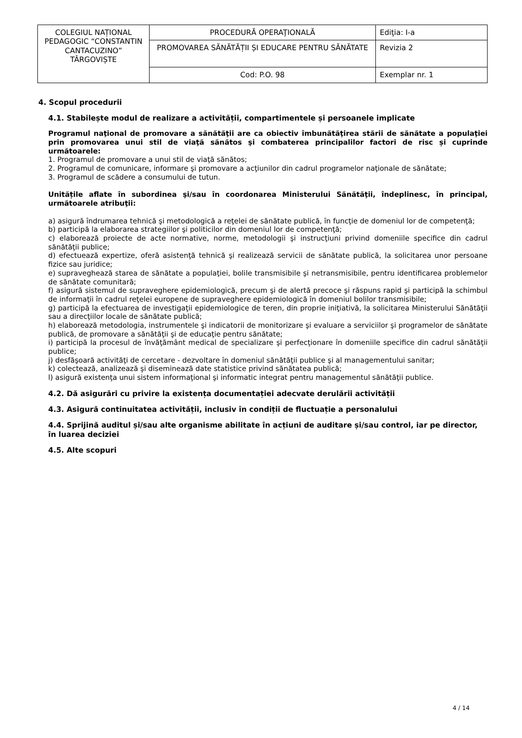| COLEGIUL NAȚIONAL PEDAGOGIC “CONSTANTIN CANTACUZINO” TÂRGOVIȘTE | PROCEDURĂ OPERAŢIONALĂ | Ediţia: I-a |
| | PROMOVAREA SĂNĂTĂȚII ȘI EDUCARE PENTRU SĂNĂTATE | Revizia 2 |
| | Cod: P.O. 98 | Exemplar nr. 1 |
4. Scopul procedurii
4.1. Stabilește modul de realizare a activității, compartimentele și persoanele implicate
Programul naţional de promovare a sănătăţii are ca obiectiv îmbunătăţirea stării de sănătate a populaţiei prin promovarea unui stil de viaţă sănătos şi combaterea principalilor factori de risc și cuprinde următoarele:
1. Programul de promovare a unui stil de viaţă sănătos;
2. Programul de comunicare, informare şi promovare a acţiunilor din cadrul programelor naţionale de sănătate;
3. Programul de scădere a consumului de tutun.
Unitățile aflate în subordinea şi/sau în coordonarea Ministerului Sănătăţii, îndeplinesc, în principal, următoarele atribuţii:
a) asigură îndrumarea tehnică şi metodologică a reţelei de sănătate publică, în funcţie de domeniul lor de competenţă;
b) participă la elaborarea strategiilor şi politicilor din domeniul lor de competenţă;
c) elaborează proiecte de acte normative, norme, metodologii şi instrucţiuni privind domeniile specifice din cadrul sănătăţii publice;
d) efectuează expertize, oferă asistenţă tehnică şi realizează servicii de sănătate publică, la solicitarea unor persoane fizice sau juridice;
e) supraveghează starea de sănătate a populaţiei, bolile transmisibile şi netransmisibile, pentru identificarea problemelor de sănătate comunitară;
f) asigură sistemul de supraveghere epidemiologică, precum şi de alertă precoce şi răspuns rapid şi participă la schimbul de informaţii în cadrul reţelei europene de supraveghere epidemiologică în domeniul bolilor transmisibile;
g) participă la efectuarea de investigaţii epidemiologice de teren, din proprie iniţiativă, la solicitarea Ministerului Sănătăţii sau a direcţiilor locale de sănătate publică;
h) elaborează metodologia, instrumentele şi indicatorii de monitorizare şi evaluare a serviciilor şi programelor de sănătate publică, de promovare a sănătăţii şi de educaţie pentru sănătate;
i) participă la procesul de învăţământ medical de specializare şi perfecţionare în domeniile specifice din cadrul sănătăţii publice;
j) desfăşoară activităţi de cercetare - dezvoltare în domeniul sănătăţii publice şi al managementului sanitar;
k) colectează, analizează şi diseminează date statistice privind sănătatea publică;
l) asigură existenţa unui sistem informaţional şi informatic integrat pentru managementul sănătăţii publice.
4.2. Dă asigurări cu privire la existența documentației adecvate derulării activității
4.3. Asigură continuitatea activității, inclusiv în condiții de fluctuație a personalului
4.4. Sprijină auditul și/sau alte organisme abilitate în acțiuni de auditare și/sau control, iar pe director, în luarea deciziei
4.5. Alte scopuri
4 / 14